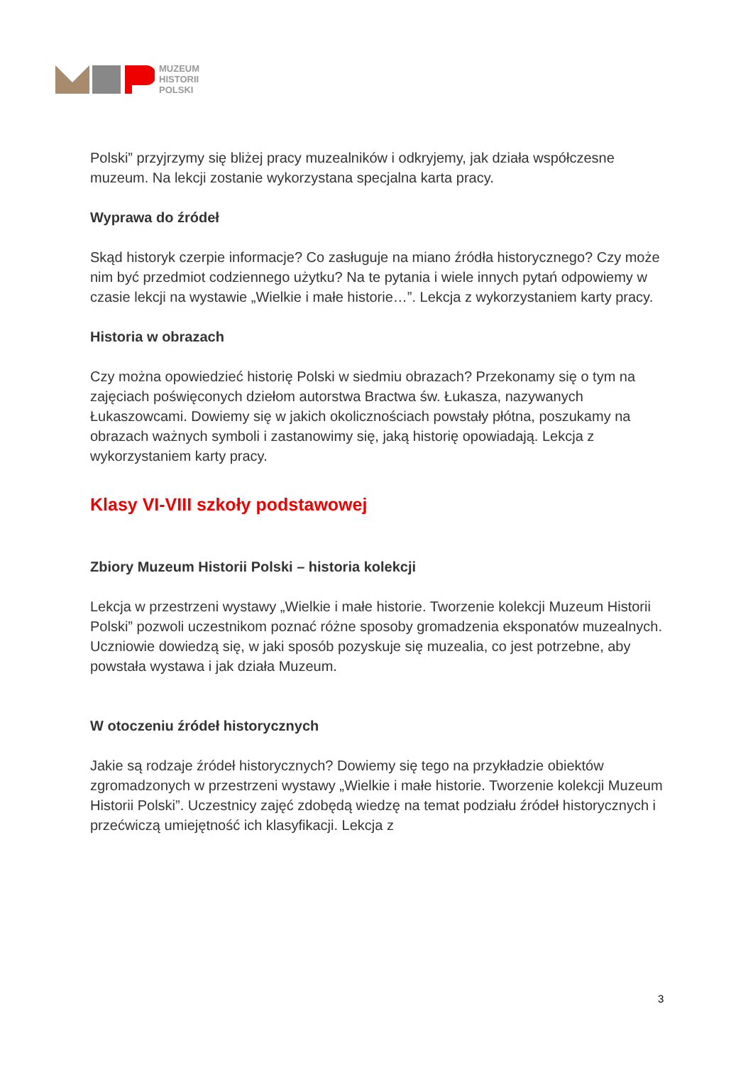MUZEUM
HISTORII
POLSKI
Polski” przyjrzymy się bliżej pracy muzealników i odkryjemy, jak działa współczesne muzeum. Na lekcji zostanie wykorzystana specjalna karta pracy.
Wyprawa do źródeł
Skąd historyk czerpie informacje? Co zasługuje na miano źródła historycznego? Czy może nim być przedmiot codziennego użytku? Na te pytania i wiele innych pytań odpowiemy w czasie lekcji na wystawie „Wielkie i małe historie…”. Lekcja z wykorzystaniem karty pracy.
Historia w obrazach
Czy można opowiedzieć historię Polski w siedmiu obrazach? Przekonamy się o tym na zajęciach poświęconych dziełom autorstwa Bractwa św. Łukasza, nazywanych Łukaszowcami. Dowiemy się w jakich okolicznościach powstały płótna, poszukamy na obrazach ważnych symboli i zastanowimy się, jaką historię opowiadają. Lekcja z wykorzystaniem karty pracy.
Klasy VI-VIII szkoły podstawowej
Zbiory Muzeum Historii Polski – historia kolekcji
Lekcja w przestrzeni wystawy „Wielkie i małe historie. Tworzenie kolekcji Muzeum Historii Polski” pozwoli uczestnikom poznać różne sposoby gromadzenia eksponatów muzealnych. Uczniowie dowiedzą się, w jaki sposób pozyskuje się muzealia, co jest potrzebne, aby powstała wystawa i jak działa Muzeum.
W otoczeniu źródeł historycznych
Jakie są rodzaje źródeł historycznych? Dowiemy się tego na przykładzie obiektów zgromadzonych w przestrzeni wystawy „Wielkie i małe historie. Tworzenie kolekcji Muzeum Historii Polski”. Uczestnicy zajęć zdobędą wiedzę na temat podziału źródeł historycznych i przećwiczą umiejętność ich klasyfikacji. Lekcja z
3